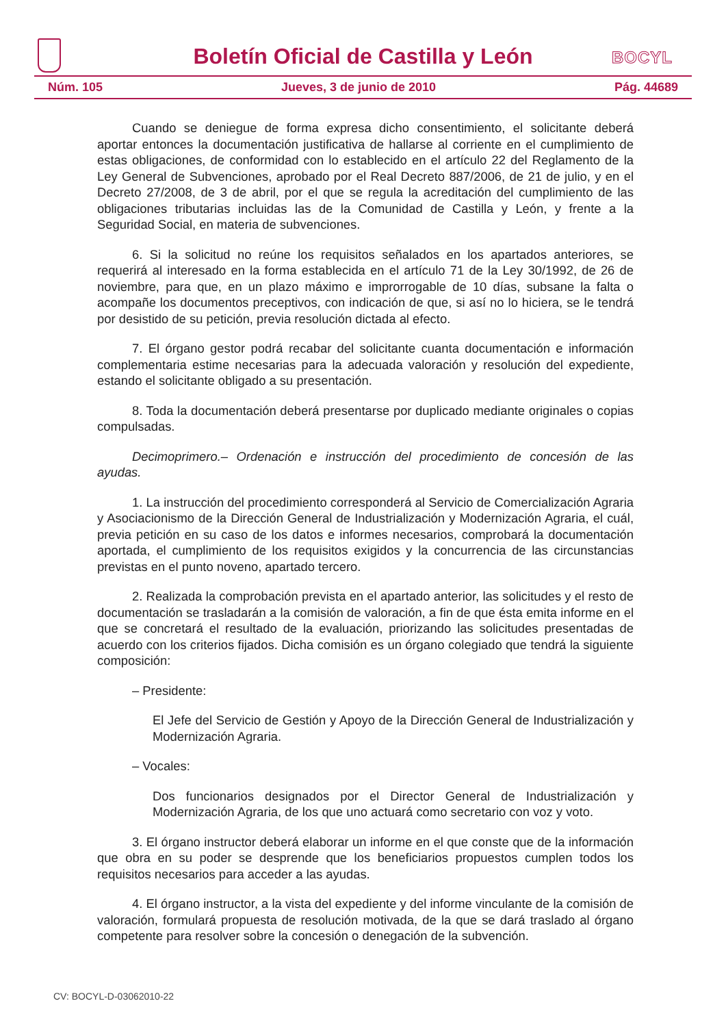Boletín Oficial de Castilla y León
BOCYL
Núm. 105 Jueves, 3 de junio de 2010 Pág. 44689
Cuando se deniegue de forma expresa dicho consentimiento, el solicitante deberá aportar entonces la documentación justificativa de hallarse al corriente en el cumplimiento de estas obligaciones, de conformidad con lo establecido en el artículo 22 del Reglamento de la Ley General de Subvenciones, aprobado por el Real Decreto 887/2006, de 21 de julio, y en el Decreto 27/2008, de 3 de abril, por el que se regula la acreditación del cumplimiento de las obligaciones tributarias incluidas las de la Comunidad de Castilla y León, y frente a la Seguridad Social, en materia de subvenciones.
6. Si la solicitud no reúne los requisitos señalados en los apartados anteriores, se requerirá al interesado en la forma establecida en el artículo 71 de la Ley 30/1992, de 26 de noviembre, para que, en un plazo máximo e improrrogable de 10 días, subsane la falta o acompañe los documentos preceptivos, con indicación de que, si así no lo hiciera, se le tendrá por desistido de su petición, previa resolución dictada al efecto.
7. El órgano gestor podrá recabar del solicitante cuanta documentación e información complementaria estime necesarias para la adecuada valoración y resolución del expediente, estando el solicitante obligado a su presentación.
8. Toda la documentación deberá presentarse por duplicado mediante originales o copias compulsadas.
Decimoprimero.– Ordenación e instrucción del procedimiento de concesión de las ayudas.
1. La instrucción del procedimiento corresponderá al Servicio de Comercialización Agraria y Asociacionismo de la Dirección General de Industrialización y Modernización Agraria, el cuál, previa petición en su caso de los datos e informes necesarios, comprobará la documentación aportada, el cumplimiento de los requisitos exigidos y la concurrencia de las circunstancias previstas en el punto noveno, apartado tercero.
2. Realizada la comprobación prevista en el apartado anterior, las solicitudes y el resto de documentación se trasladarán a la comisión de valoración, a fin de que ésta emita informe en el que se concretará el resultado de la evaluación, priorizando las solicitudes presentadas de acuerdo con los criterios fijados. Dicha comisión es un órgano colegiado que tendrá la siguiente composición:
– Presidente:
El Jefe del Servicio de Gestión y Apoyo de la Dirección General de Industrialización y Modernización Agraria.
– Vocales:
Dos funcionarios designados por el Director General de Industrialización y Modernización Agraria, de los que uno actuará como secretario con voz y voto.
3. El órgano instructor deberá elaborar un informe en el que conste que de la información que obra en su poder se desprende que los beneficiarios propuestos cumplen todos los requisitos necesarios para acceder a las ayudas.
4. El órgano instructor, a la vista del expediente y del informe vinculante de la comisión de valoración, formulará propuesta de resolución motivada, de la que se dará traslado al órgano competente para resolver sobre la concesión o denegación de la subvención.
CV: BOCYL-D-03062010-22